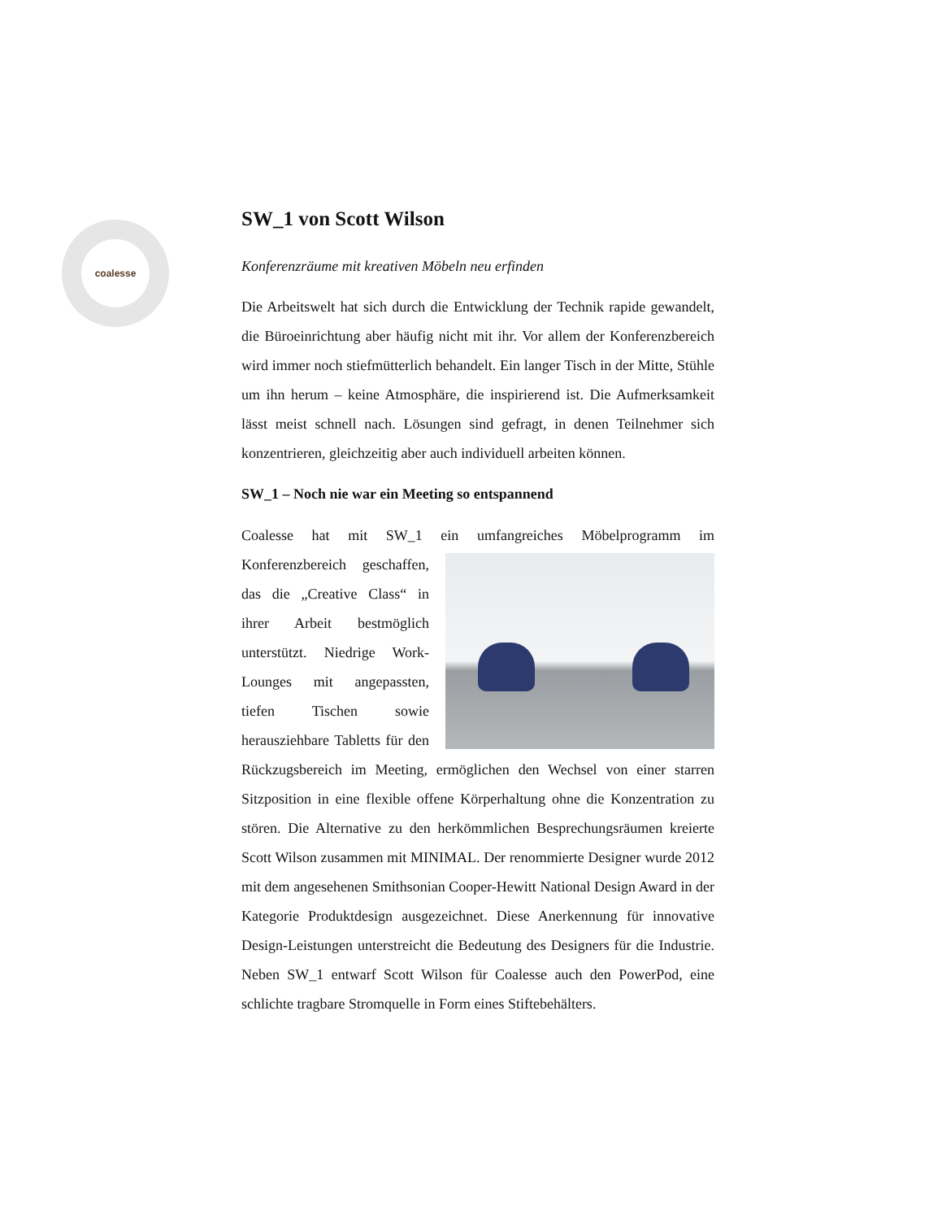coalesse
SW_1 von Scott Wilson
Konferenzräume mit kreativen Möbeln neu erfinden
Die Arbeitswelt hat sich durch die Entwicklung der Technik rapide gewandelt, die Büroeinrichtung aber häufig nicht mit ihr. Vor allem der Konferenzbereich wird immer noch stiefmütterlich behandelt. Ein langer Tisch in der Mitte, Stühle um ihn herum – keine Atmosphäre, die inspirierend ist. Die Aufmerksamkeit lässt meist schnell nach. Lösungen sind gefragt, in denen Teilnehmer sich konzentrieren, gleichzeitig aber auch individuell arbeiten können.
SW_1 – Noch nie war ein Meeting so entspannend
Coalesse hat mit SW_1 ein umfangreiches Möbelprogramm im Konferenzbereich geschaffen, das die „Creative Class“ in ihrer Arbeit bestmöglich unterstützt. Niedrige Work-Lounges mit angepassten, tiefen Tischen sowie herausziehbare Tabletts für den Rückzugsbereich im Meeting, ermöglichen den Wechsel von einer starren Sitzposition in eine flexible offene Körperhaltung ohne die Konzentration zu stören. Die Alternative zu den herkömmlichen Besprechungsräumen kreierte Scott Wilson zusammen mit MINIMAL. Der renommierte Designer wurde 2012 mit dem angesehenen Smithsonian Cooper-Hewitt National Design Award in der Kategorie Produktdesign ausgezeichnet. Diese Anerkennung für innovative Design-Leistungen unterstreicht die Bedeutung des Designers für die Industrie. Neben SW_1 entwarf Scott Wilson für Coalesse auch den PowerPod, eine schlichte tragbare Stromquelle in Form eines Stiftebehälters.